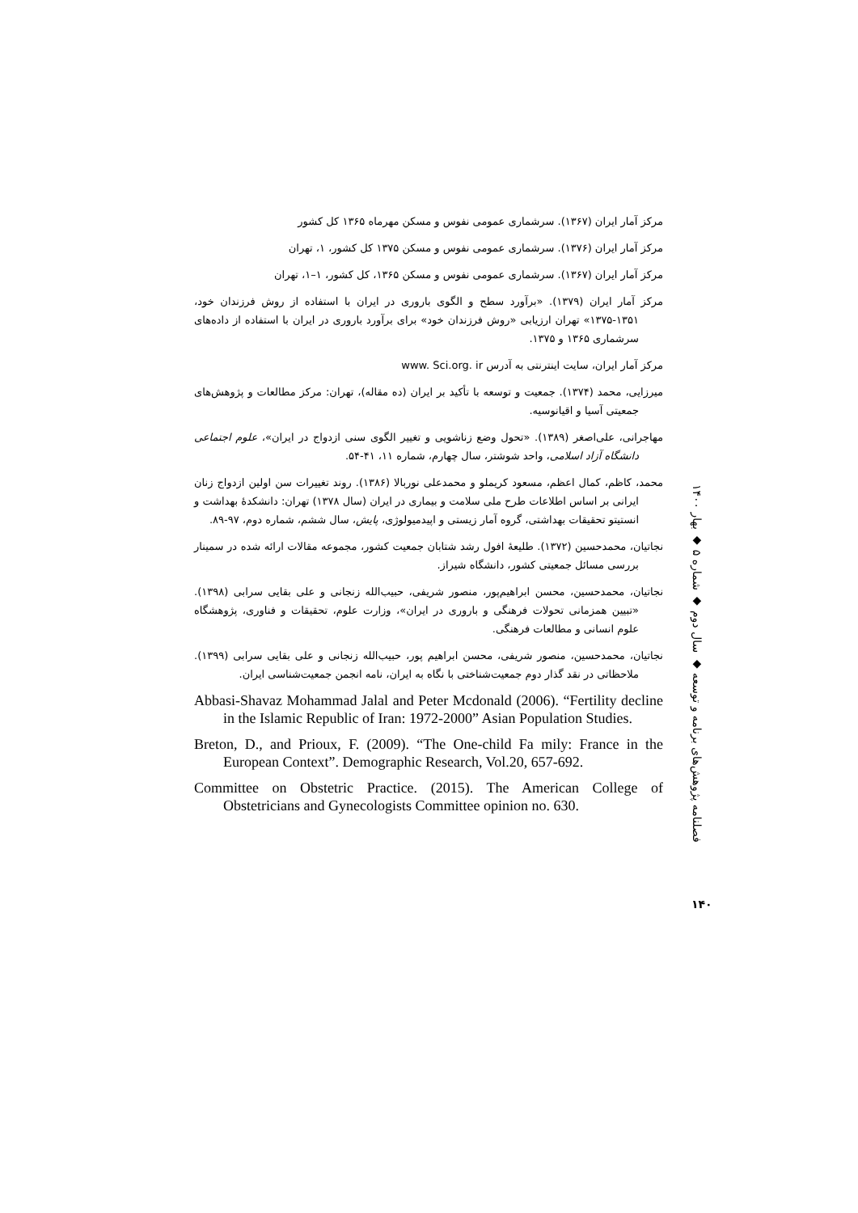مرکز آمار ایران (۱۳۶۷). سرشماری عمومی نفوس و مسکن مهرماه ۱۳۶۵ کل کشور
مرکز آمار ایران (۱۳۷۶). سرشماری عمومی نفوس و مسکن ۱۳۷۵ کل کشور، ۱، تهران
مرکز آمار ایران (۱۳۶۷). سرشماری عمومی نفوس و مسکن ۱۳۶۵، کل کشور، ۱–۱، تهران
مرکز آمار ایران (۱۳۷۹). «برآورد سطح و الگوی باروری در ایران با استفاده از روش فرزندان خود، ۱۳۵۱-۱۳۷۵» تهران ارزیابی «روش فرزندان خود» برای برآورد باروری در ایران با استفاده از داده‌های سرشماری ۱۳۶۵ و ۱۳۷۵.
مرکز آمار ایران، سایت اینترنتی به آدرس www. Sci.org. ir
میرزایی، محمد (۱۳۷۴). جمعیت و توسعه با تأکید بر ایران (ده مقاله)، تهران: مرکز مطالعات و پژوهش‌های جمعیتی آسیا و اقیانوسیه.
مهاجرانی، علی‌اصغر (۱۳۸۹). «تحول وضع زناشویی و تغییر الگوی سنی ازدواج در ایران»، علوم اجتماعی دانشگاه آزاد اسلامی، واحد شوشتر، سال چهارم، شماره ۱۱، ۴۱-۵۴.
محمد، کاظم، کمال اعظم، مسعود کریملو و محمدعلی نوربالا (۱۳۸۶). روند تغییرات سن اولین ازدواج زنان ایرانی بر اساس اطلاعات طرح ملی سلامت و بیماری در ایران (سال ۱۳۷۸) تهران: دانشکدهٔ بهداشت و انستیتو تحقیقات بهداشتی، گروه آمار زیستی و اپیدمیولوژی، پایش، سال ششم، شماره دوم، ۹۷-۸۹.
نجاتیان، محمدحسین (۱۳۷۲). طلیعهٔ افول رشد شتابان جمعیت کشور، مجموعه مقالات ارائه شده در سمینار بررسی مسائل جمعیتی کشور، دانشگاه شیراز.
نجاتیان، محمدحسین، محسن ابراهیم‌پور، منصور شریفی، حبیب‌الله زنجانی و علی بقایی سرابی (۱۳۹۸). «تبیین همزمانی تحولات فرهنگی و باروری در ایران»، وزارت علوم، تحقیقات و فناوری، پژوهشگاه علوم انسانی و مطالعات فرهنگی.
نجاتیان، محمدحسین، منصور شریفی، محسن ابراهیم پور، حبیب‌الله زنجانی و علی بقایی سرابی (۱۳۹۹). ملاحظاتی در نقد گذار دوم جمعیت‌شناختی با نگاه به ایران، نامه انجمن جمعیت‌شناسی ایران.
Abbasi-Shavaz Mohammad Jalal and Peter Mcdonald (2006). “Fertility decline in the Islamic Republic of Iran: 1972-2000” Asian Population Studies.
Breton, D., and Prioux, F. (2009). “The One-child Fa mily: France in the European Context”. Demographic Research, Vol.20, 657-692.
Committee on Obstetric Practice. (2015). The American College of Obstetricians and Gynecologists Committee opinion no. 630.
فصلنامه پژوهش‌های برنامه و توسعه ◆ سال دوم ◆ شماره ۵ ◆ بهار ۱۴۰۰
۱۴۰